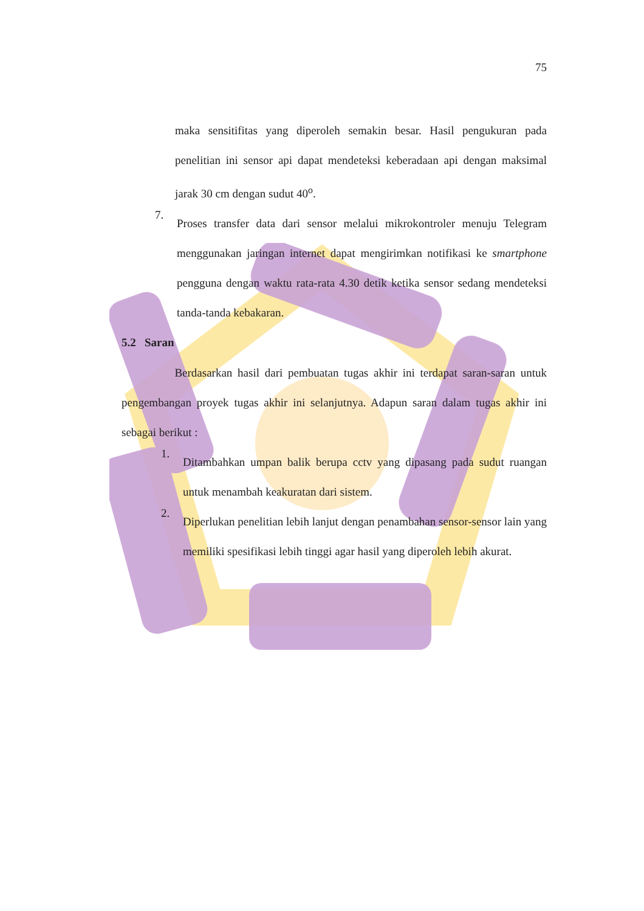75
maka sensitifitas yang diperoleh semakin besar. Hasil pengukuran pada penelitian ini sensor api dapat mendeteksi keberadaan api dengan maksimal jarak 30 cm dengan sudut 40<sup>o</sup>.
7.
Proses transfer data dari sensor melalui mikrokontroler menuju Telegram menggunakan jaringan internet dapat mengirimkan notifikasi ke smartphone pengguna dengan waktu rata-rata 4.30 detik ketika sensor sedang mendeteksi tanda-tanda kebakaran.
5.2 Saran
Berdasarkan hasil dari pembuatan tugas akhir ini terdapat saran-saran untuk pengembangan proyek tugas akhir ini selanjutnya. Adapun saran dalam tugas akhir ini sebagai berikut :
1.
Ditambahkan umpan balik berupa cctv yang dipasang pada sudut ruangan untuk menambah keakuratan dari sistem.
2.
Diperlukan penelitian lebih lanjut dengan penambahan sensor-sensor lain yang memiliki spesifikasi lebih tinggi agar hasil yang diperoleh lebih akurat.